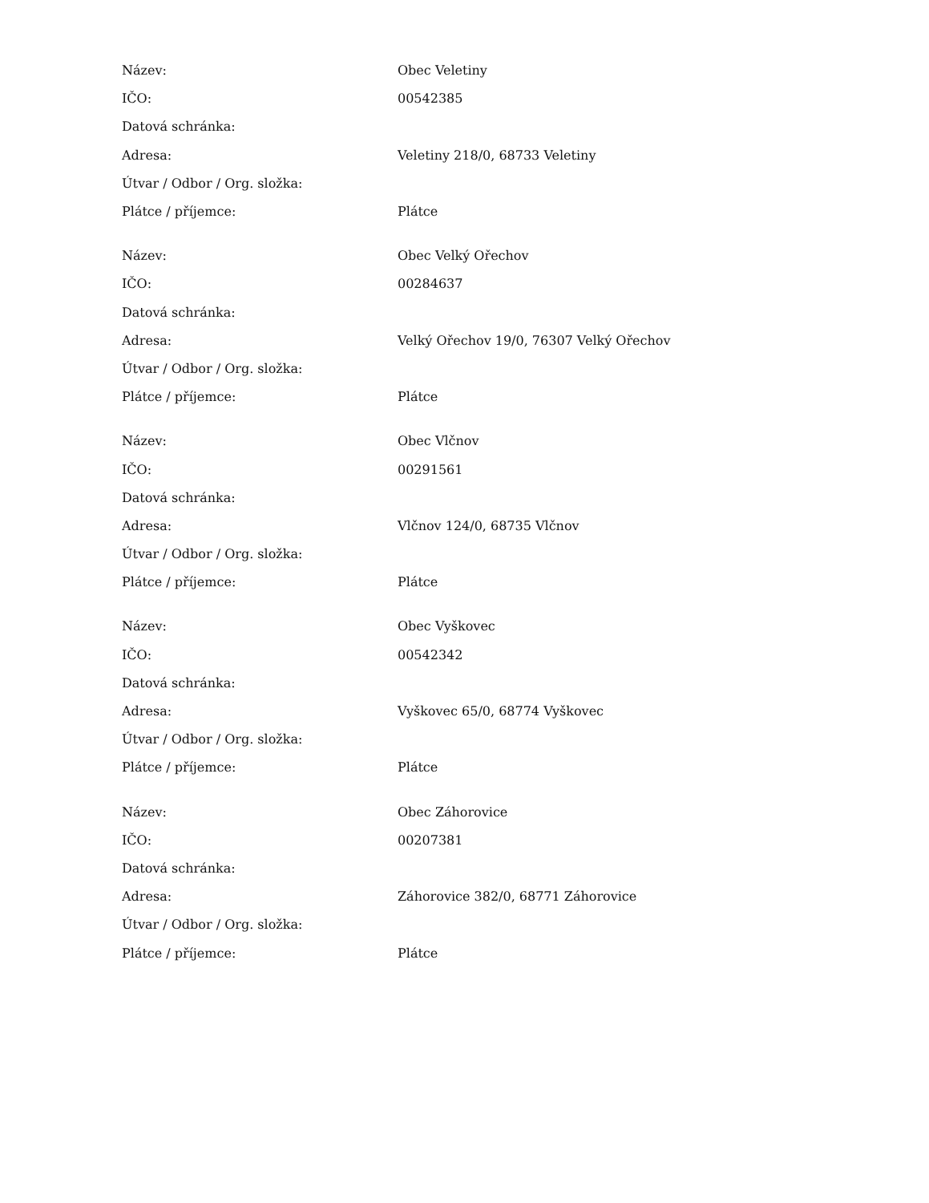| Název: | Obec Veletiny |
| IČO: | 00542385 |
| Datová schránka: | |
| Adresa: | Veletiny 218/0, 68733 Veletiny |
| Útvar / Odbor / Org. složka: | |
| Plátce / příjemce: | Plátce |
| Název: | Obec Velký Ořechov |
| IČO: | 00284637 |
| Datová schránka: | |
| Adresa: | Velký Ořechov 19/0, 76307 Velký Ořechov |
| Útvar / Odbor / Org. složka: | |
| Plátce / příjemce: | Plátce |
| Název: | Obec Vlčnov |
| IČO: | 00291561 |
| Datová schránka: | |
| Adresa: | Vlčnov 124/0, 68735 Vlčnov |
| Útvar / Odbor / Org. složka: | |
| Plátce / příjemce: | Plátce |
| Název: | Obec Vyškovec |
| IČO: | 00542342 |
| Datová schránka: | |
| Adresa: | Vyškovec 65/0, 68774 Vyškovec |
| Útvar / Odbor / Org. složka: | |
| Plátce / příjemce: | Plátce |
| Název: | Obec Záhorovice |
| IČO: | 00207381 |
| Datová schránka: | |
| Adresa: | Záhorovice 382/0, 68771 Záhorovice |
| Útvar / Odbor / Org. složka: | |
| Plátce / příjemce: | Plátce |